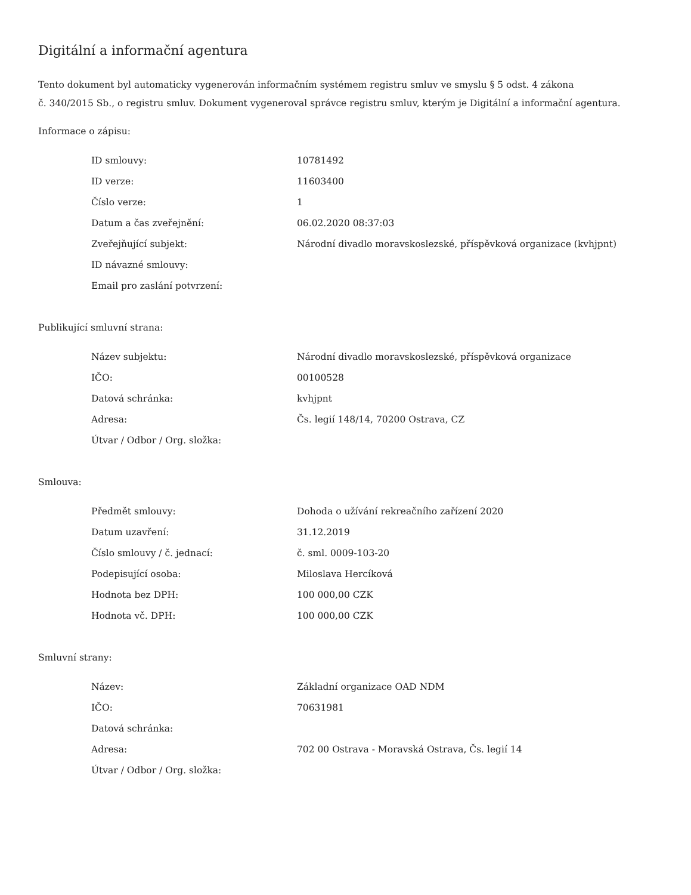Digitální a informační agentura
Tento dokument byl automaticky vygenerován informačním systémem registru smluv ve smyslu § 5 odst. 4 zákona
č. 340/2015 Sb., o registru smluv. Dokument vygeneroval správce registru smluv, kterým je Digitální a informační agentura.
Informace o zápisu:
| ID smlouvy: | 10781492 |
| ID verze: | 11603400 |
| Číslo verze: | 1 |
| Datum a čas zveřejnění: | 06.02.2020 08:37:03 |
| Zveřejňující subjekt: | Národní divadlo moravskoslezské, příspěvková organizace (kvhjpnt) |
| ID návazné smlouvy: | |
| Email pro zaslání potvrzení: | |
Publikující smluvní strana:
| Název subjektu: | Národní divadlo moravskoslezské, příspěvková organizace |
| IČO: | 00100528 |
| Datová schránka: | kvhjpnt |
| Adresa: | Čs. legií 148/14, 70200 Ostrava, CZ |
| Útvar / Odbor / Org. složka: | |
Smlouva:
| Předmět smlouvy: | Dohoda o užívání rekreačního zařízení 2020 |
| Datum uzavření: | 31.12.2019 |
| Číslo smlouvy / č. jednací: | č. sml. 0009-103-20 |
| Podepisující osoba: | Miloslava Hercíková |
| Hodnota bez DPH: | 100 000,00 CZK |
| Hodnota vč. DPH: | 100 000,00 CZK |
Smluvní strany:
| Název: | Základní organizace OAD NDM |
| IČO: | 70631981 |
| Datová schránka: | |
| Adresa: | 702 00 Ostrava - Moravská Ostrava, Čs. legií 14 |
| Útvar / Odbor / Org. složka: | |